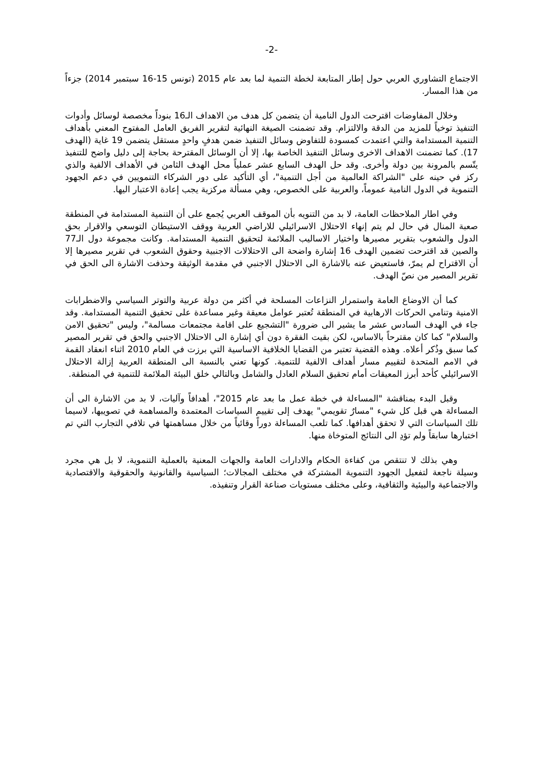-2-
الاجتماع التشاوري العربي حول إطار المتابعة لخطة التنمية لما بعد عام 2015 (تونس 15-16 سبتمبر 2014) جزءاً من هذا المسار.
وخلال المفاوضات اقترحت الدول النامية أن يتضمن كل هدف من الاهداف الـ16 بنوداً مخصصة لوسائل وأدوات التنفيذ توخياً للمزيد من الدقة والالتزام. وقد تضمنت الصيغة النهائية لتقرير الفريق العامل المفتوح المعني بأهداف التنمية المستدامة والتي اعتمدت كمسودة للتفاوض وسائل التنفيذ ضمن هدفٍ واحدٍ مستقل يتضمن 19 غاية (الهدف 17). كما تضمنت الاهداف الاخرى وسائل التنفيذ الخاصة بها، إلا أن الوسائل المقترحة بحاجة إلى دليل واضح للتنفيذ يتّسم بالمرونة بين دولة وأخرى. وقد حل الهدف السابع عشر عملياً محل الهدف الثامن في الأهداف الالفية والذي ركز في حينه على "الشراكة العالمية من أجل التنمية"، أي التأكيد على دور الشركاء التنمويين في دعم الجهود التنموية في الدول النامية عموماً، والعربية على الخصوص، وهي مسألة مركزية يجب إعادة الاعتبار اليها.
وفي اطار الملاحظات العامة، لا بد من التنويه بأن الموقف العربي يُجمع على أن التنمية المستدامة في المنطقة صعبة المنال في حال لم يتم إنهاء الاحتلال الاسرائيلي للاراضي العربية ووقف الاستيطان التوسعي والاقرار بحق الدول والشعوب بتقرير مصيرها واختيار الاساليب الملائمة لتحقيق التنمية المستدامة. وكانت مجموعة دول الـ77 والصين قد اقترحت تضمين الهدف 16 إشارة واضحة الى الاحتلالات الاجنبية وحقوق الشعوب في تقرير مصيرها إلا أن الاقتراح لم يمرّ، فاستعيض عنه بالاشارة الى الاحتلال الاجنبي في مقدمة الوثيقة وحذفت الاشارة الى الحق في تقرير المصير من نصّ الهدف.
كما أن الاوضاع العامة واستمرار النزاعات المسلحة في أكثر من دولة عربية والتوتر السياسي والاضطرابات الامنية وتنامي الحركات الارهابية في المنطقة تُعتبر عوامل معيقة وغير مساعدة على تحقيق التنمية المستدامة. وقد جاء في الهدف السادس عشر ما يشير الى ضرورة "التشجيع على اقامة مجتمعات مسالمة"، وليس "تحقيق الامن والسلام" كما كان مقترحاً بالاساس، لكن بقيت الفقرة دون أي إشارة الى الاحتلال الاجنبي والحق في تقرير المصير كما سبق وذُكر أعلاه. وهذه القضية تعتبر من القضايا الخلافية الاساسية التي برزت في العام 2010 اثناء انعقاد القمة في الامم المتحدة لتقييم مسار أهداف الالفية للتنمية. كونها تعني بالنسبة الى المنطقة العربية إزالة الاحتلال الاسرائيلي كأحد أبرز المعيقات أمام تحقيق السلام العادل والشامل وبالتالي خلق البيئة الملائمة للتنمية في المنطقة.
وقبل البدء بمناقشة "المساءلة في خطة عمل ما بعد عام 2015"، أهدافاً وآليات، لا بد من الاشارة الى أن المساءلة هي قبل كل شيء "مسارٌ تقويمي" يهدف إلى تقييم السياسات المعتمدة والمساهمة في تصويبها، لاسيما تلك السياسات التي لا تحقق أهدافها. كما تلعب المساءلة دوراً وقائياً من خلال مساهمتها في تلافي التجارب التي تم اختبارها سابقاً ولم تؤدِ الى النتائج المتوخاة منها.
وهي بذلك لا تنتقص من كفاءة الحكام والادارات العامة والجهات المعنية بالعملية التنموية، لا بل هي مجرد وسيلة ناجعة لتفعيل الجهود التنموية المشتركة في مختلف المجالات؛ السياسية والقانونية والحقوقية والاقتصادية والاجتماعية والبيئية والثقافية، وعلى مختلف مستويات صناعة القرار وتنفيذه.